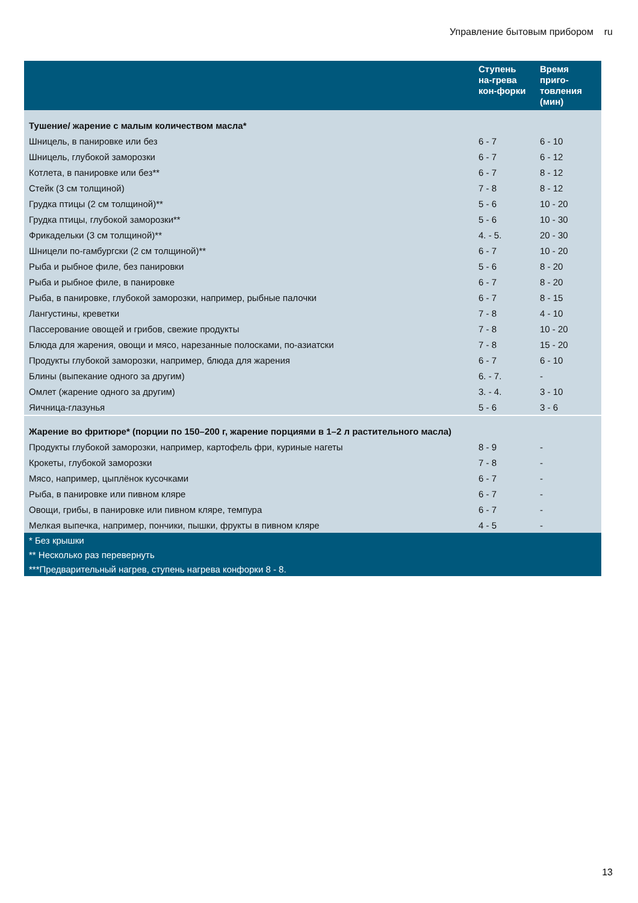Управление бытовым прибором ru
| | Ступень на-грева кон-форки | Время приго-товления (мин) |
| --- | --- | --- |
| Тушение/ жарение с малым количеством масла* | | |
| Шницель, в панировке или без | 6 - 7 | 6 - 10 |
| Шницель, глубокой заморозки | 6 - 7 | 6 - 12 |
| Котлета, в панировке или без** | 6 - 7 | 8 - 12 |
| Стейк (3 см толщиной) | 7 - 8 | 8 - 12 |
| Грудка птицы (2 см толщиной)** | 5 - 6 | 10 - 20 |
| Грудка птицы, глубокой заморозки** | 5 - 6 | 10 - 30 |
| Фрикадельки (3 см толщиной)** | 4. - 5. | 20 - 30 |
| Шницели по-гамбургски (2 см толщиной)** | 6 - 7 | 10 - 20 |
| Рыба и рыбное филе, без панировки | 5 - 6 | 8 - 20 |
| Рыба и рыбное филе, в панировке | 6 - 7 | 8 - 20 |
| Рыба, в панировке, глубокой заморозки, например, рыбные палочки | 6 - 7 | 8 - 15 |
| Лангустины, креветки | 7 - 8 | 4 - 10 |
| Пассерование овощей и грибов, свежие продукты | 7 - 8 | 10 - 20 |
| Блюда для жарения, овощи и мясо, нарезанные полосками, по-азиатски | 7 - 8 | 15 - 20 |
| Продукты глубокой заморозки, например, блюда для жарения | 6 - 7 | 6 - 10 |
| Блины (выпекание одного за другим) | 6. - 7. | - |
| Омлет (жарение одного за другим) | 3. - 4. | 3 - 10 |
| Яичница-глазунья | 5 - 6 | 3 - 6 |
| Жарение во фритюре* (порции по 150–200 г, жарение порциями в 1–2 л растительного масла) | | |
| Продукты глубокой заморозки, например, картофель фри, куриные нагеты | 8 - 9 | - |
| Крокеты, глубокой заморозки | 7 - 8 | - |
| Мясо, например, цыплёнок кусочками | 6 - 7 | - |
| Рыба, в панировке или пивном кляре | 6 - 7 | - |
| Овощи, грибы, в панировке или пивном кляре, темпура | 6 - 7 | - |
| Мелкая выпечка, например, пончики, пышки, фрукты в пивном кляре | 4 - 5 | - |
| * Без крышки | | |
| ** Несколько раз перевернуть | | |
| ***Предварительный нагрев, ступень нагрева конфорки 8 - 8. | | |
13